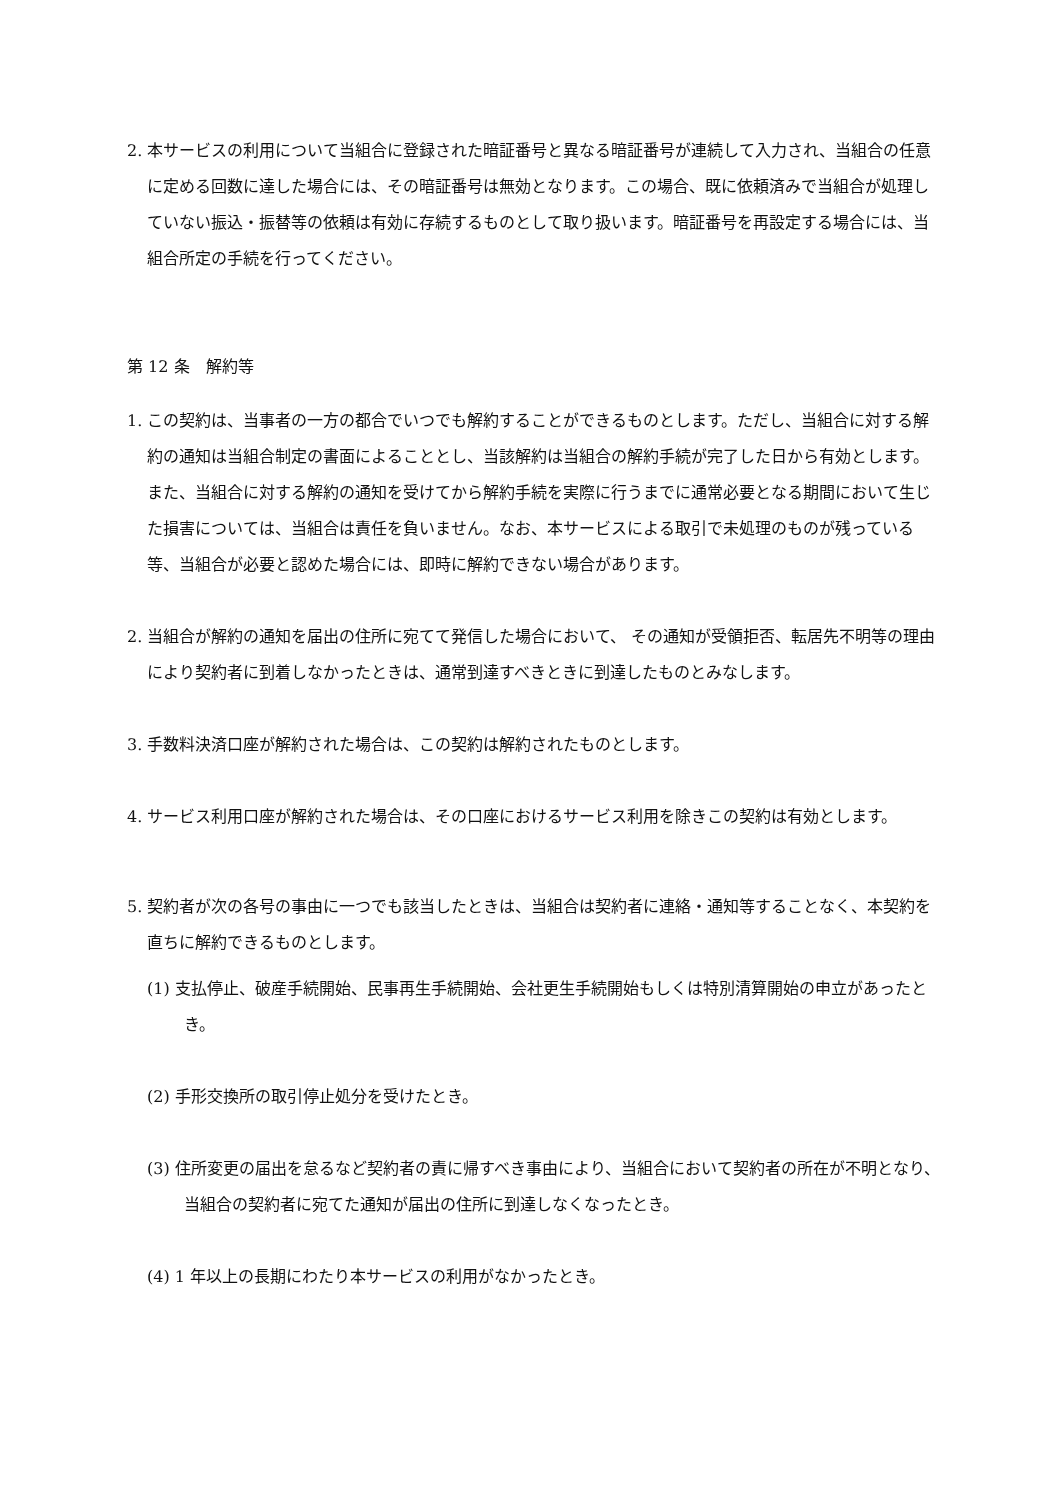2. 本サービスの利用について当組合に登録された暗証番号と異なる暗証番号が連続して入力され、当組合の任意に定める回数に達した場合には、その暗証番号は無効となります。この場合、既に依頼済みで当組合が処理していない振込・振替等の依頼は有効に存続するものとして取り扱います。暗証番号を再設定する場合には、当組合所定の手続を行ってください。
第 12 条　解約等
1. この契約は、当事者の一方の都合でいつでも解約することができるものとします。ただし、当組合に対する解約の通知は当組合制定の書面によることとし、当該解約は当組合の解約手続が完了した日から有効とします。また、当組合に対する解約の通知を受けてから解約手続を実際に行うまでに通常必要となる期間において生じた損害については、当組合は責任を負いません。なお、本サービスによる取引で未処理のものが残っている等、当組合が必要と認めた場合には、即時に解約できない場合があります。
2. 当組合が解約の通知を届出の住所に宛てて発信した場合において、 その通知が受領拒否、転居先不明等の理由により契約者に到着しなかったときは、通常到達すべきときに到達したものとみなします。
3. 手数料決済口座が解約された場合は、この契約は解約されたものとします。
4. サービス利用口座が解約された場合は、その口座におけるサービス利用を除きこの契約は有効とします。
5. 契約者が次の各号の事由に一つでも該当したときは、当組合は契約者に連絡・通知等することなく、本契約を直ちに解約できるものとします。
(1) 支払停止、破産手続開始、民事再生手続開始、会社更生手続開始もしくは特別清算開始の申立があったとき。
(2) 手形交換所の取引停止処分を受けたとき。
(3) 住所変更の届出を怠るなど契約者の責に帰すべき事由により、当組合において契約者の所在が不明となり、当組合の契約者に宛てた通知が届出の住所に到達しなくなったとき。
(4) 1 年以上の長期にわたり本サービスの利用がなかったとき。